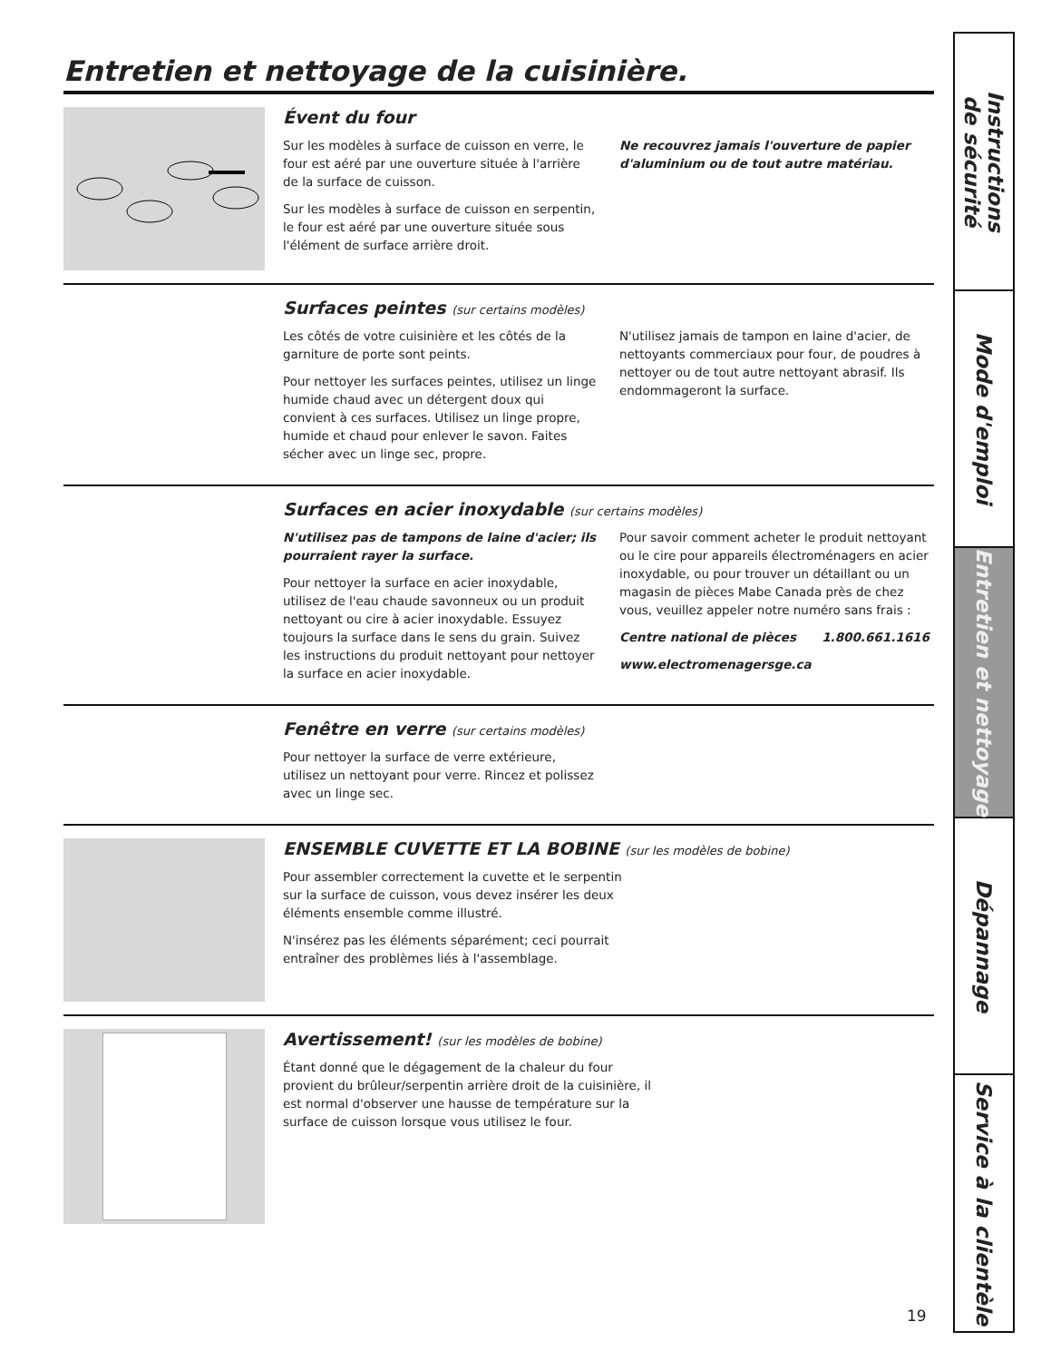Entretien et nettoyage de la cuisinière.
Évent du four
Sur les modèles à surface de cuisson en verre, le four est aéré par une ouverture située à l'arrière de la surface de cuisson.
Sur les modèles à surface de cuisson en serpentin, le four est aéré par une ouverture située sous l'élément de surface arrière droit.
Ne recouvrez jamais l'ouverture de papier d'aluminium ou de tout autre matériau.
Surfaces peintes (sur certains modèles)
Les côtés de votre cuisinière et les côtés de la garniture de porte sont peints.
Pour nettoyer les surfaces peintes, utilisez un linge humide chaud avec un détergent doux qui convient à ces surfaces. Utilisez un linge propre, humide et chaud pour enlever le savon. Faites sécher avec un linge sec, propre.
N'utilisez jamais de tampon en laine d'acier, de nettoyants commerciaux pour four, de poudres à nettoyer ou de tout autre nettoyant abrasif. Ils endommageront la surface.
Surfaces en acier inoxydable (sur certains modèles)
N'utilisez pas de tampons de laine d'acier; ils pourraient rayer la surface.
Pour nettoyer la surface en acier inoxydable, utilisez de l'eau chaude savonneux ou un produit nettoyant ou cire à acier inoxydable. Essuyez toujours la surface dans le sens du grain. Suivez les instructions du produit nettoyant pour nettoyer la surface en acier inoxydable.
Pour savoir comment acheter le produit nettoyant ou le cire pour appareils électroménagers en acier inoxydable, ou pour trouver un détaillant ou un magasin de pièces Mabe Canada près de chez vous, veuillez appeler notre numéro sans frais :
Centre national de pièces 1.800.661.1616
www.electromenagersge.ca
Fenêtre en verre (sur certains modèles)
Pour nettoyer la surface de verre extérieure, utilisez un nettoyant pour verre. Rincez et polissez avec un linge sec.
ENSEMBLE CUVETTE ET LA BOBINE (sur les modèles de bobine)
Pour assembler correctement la cuvette et le serpentin sur la surface de cuisson, vous devez insérer les deux éléments ensemble comme illustré.
N'insérez pas les éléments séparément; ceci pourrait entraîner des problèmes liés à l'assemblage.
Avertissement! (sur les modèles de bobine)
Étant donné que le dégagement de la chaleur du four provient du brûleur/serpentin arrière droit de la cuisinière, il est normal d'observer une hausse de température sur la surface de cuisson lorsque vous utilisez le four.
19
Instructions
de sécurité
Mode d'emploi
Entretien et nettoyage
Dépannage
Service à la clientèle